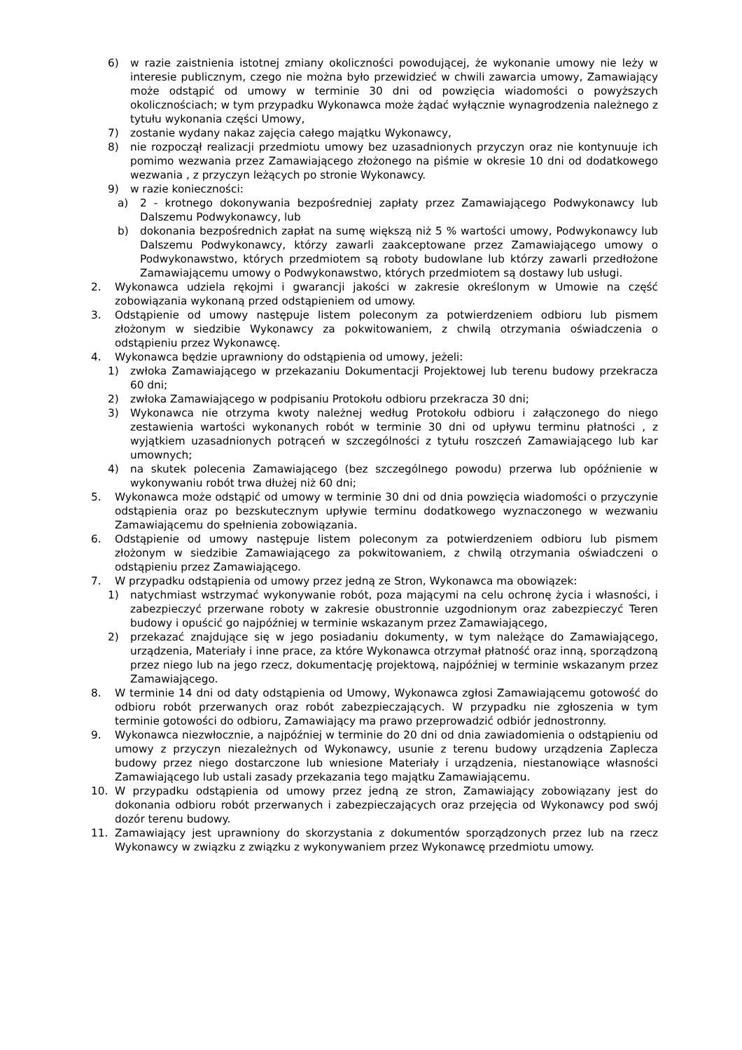6) w razie zaistnienia istotnej zmiany okoliczności powodującej, że wykonanie umowy nie leży w interesie publicznym, czego nie można było przewidzieć w chwili zawarcia umowy, Zamawiający może odstąpić od umowy w terminie 30 dni od powzięcia wiadomości o powyższych okolicznościach; w tym przypadku Wykonawca może żądać wyłącznie wynagrodzenia należnego z tytułu wykonania części Umowy,
7) zostanie wydany nakaz zajęcia całego majątku Wykonawcy,
8) nie rozpoczął realizacji przedmiotu umowy bez uzasadnionych przyczyn oraz nie kontynuuje ich pomimo wezwania przez Zamawiającego złożonego na piśmie w okresie 10 dni od dodatkowego wezwania , z przyczyn leżących po stronie Wykonawcy.
9) w razie konieczności:
a) 2 - krotnego dokonywania bezpośredniej zapłaty przez Zamawiającego Podwykonawcy lub Dalszemu Podwykonawcy, lub
b) dokonania bezpośrednich zapłat na sumę większą niż 5 % wartości umowy, Podwykonawcy lub Dalszemu Podwykonawcy, którzy zawarli zaakceptowane przez Zamawiającego umowy o Podwykonawstwo, których przedmiotem są roboty budowlane lub którzy zawarli przedłożone Zamawiającemu umowy o Podwykonawstwo, których przedmiotem są dostawy lub usługi.
2. Wykonawca udziela rękojmi i gwarancji jakości w zakresie określonym w Umowie na część zobowiązania wykonaną przed odstąpieniem od umowy.
3. Odstąpienie od umowy następuje listem poleconym za potwierdzeniem odbioru lub pismem złożonym w siedzibie Wykonawcy za pokwitowaniem, z chwilą otrzymania oświadczenia o odstąpieniu przez Wykonawcę.
4. Wykonawca będzie uprawniony do odstąpienia od umowy, jeżeli:
1) zwłoka Zamawiającego w przekazaniu Dokumentacji Projektowej lub terenu budowy przekracza 60 dni;
2) zwłoka Zamawiającego w podpisaniu Protokołu odbioru przekracza 30 dni;
3) Wykonawca nie otrzyma kwoty należnej według Protokołu odbioru i załączonego do niego zestawienia wartości wykonanych robót w terminie 30 dni od upływu terminu płatności , z wyjątkiem uzasadnionych potrąceń w szczególności z tytułu roszczeń Zamawiającego lub kar umownych;
4) na skutek polecenia Zamawiającego (bez szczególnego powodu) przerwa lub opóźnienie w wykonywaniu robót trwa dłużej niż 60 dni;
5. Wykonawca może odstąpić od umowy w terminie 30 dni od dnia powzięcia wiadomości o przyczynie odstąpienia oraz po bezskutecznym upływie terminu dodatkowego wyznaczonego w wezwaniu Zamawiającemu do spełnienia zobowiązania.
6. Odstąpienie od umowy następuje listem poleconym za potwierdzeniem odbioru lub pismem złożonym w siedzibie Zamawiającego za pokwitowaniem, z chwilą otrzymania oświadczeni o odstąpieniu przez Zamawiającego.
7. W przypadku odstąpienia od umowy przez jedną ze Stron, Wykonawca ma obowiązek:
1) natychmiast wstrzymać wykonywanie robót, poza mającymi na celu ochronę życia i własności, i zabezpieczyć przerwane roboty w zakresie obustronnie uzgodnionym oraz zabezpieczyć Teren budowy i opuścić go najpóźniej w terminie wskazanym przez Zamawiającego,
2) przekazać znajdujące się w jego posiadaniu dokumenty, w tym należące do Zamawiającego, urządzenia, Materiały i inne prace, za które Wykonawca otrzymał płatność oraz inną, sporządzoną przez niego lub na jego rzecz, dokumentację projektową, najpóźniej w terminie wskazanym przez Zamawiającego.
8. W terminie 14 dni od daty odstąpienia od Umowy, Wykonawca zgłosi Zamawiającemu gotowość do odbioru robót przerwanych oraz robót zabezpieczających. W przypadku nie zgłoszenia w tym terminie gotowości do odbioru, Zamawiający ma prawo przeprowadzić odbiór jednostronny.
9. Wykonawca niezwłocznie, a najpóźniej w terminie do 20 dni od dnia zawiadomienia o odstąpieniu od umowy z przyczyn niezależnych od Wykonawcy, usunie z terenu budowy urządzenia Zaplecza budowy przez niego dostarczone lub wniesione Materiały i urządzenia, niestanowiące własności Zamawiającego lub ustali zasady przekazania tego majątku Zamawiającemu.
10. W przypadku odstąpienia od umowy przez jedną ze stron, Zamawiający zobowiązany jest do dokonania odbioru robót przerwanych i zabezpieczających oraz przejęcia od Wykonawcy pod swój dozór terenu budowy.
11. Zamawiający jest uprawniony do skorzystania z dokumentów sporządzonych przez lub na rzecz Wykonawcy w związku z związku z wykonywaniem przez Wykonawcę przedmiotu umowy.